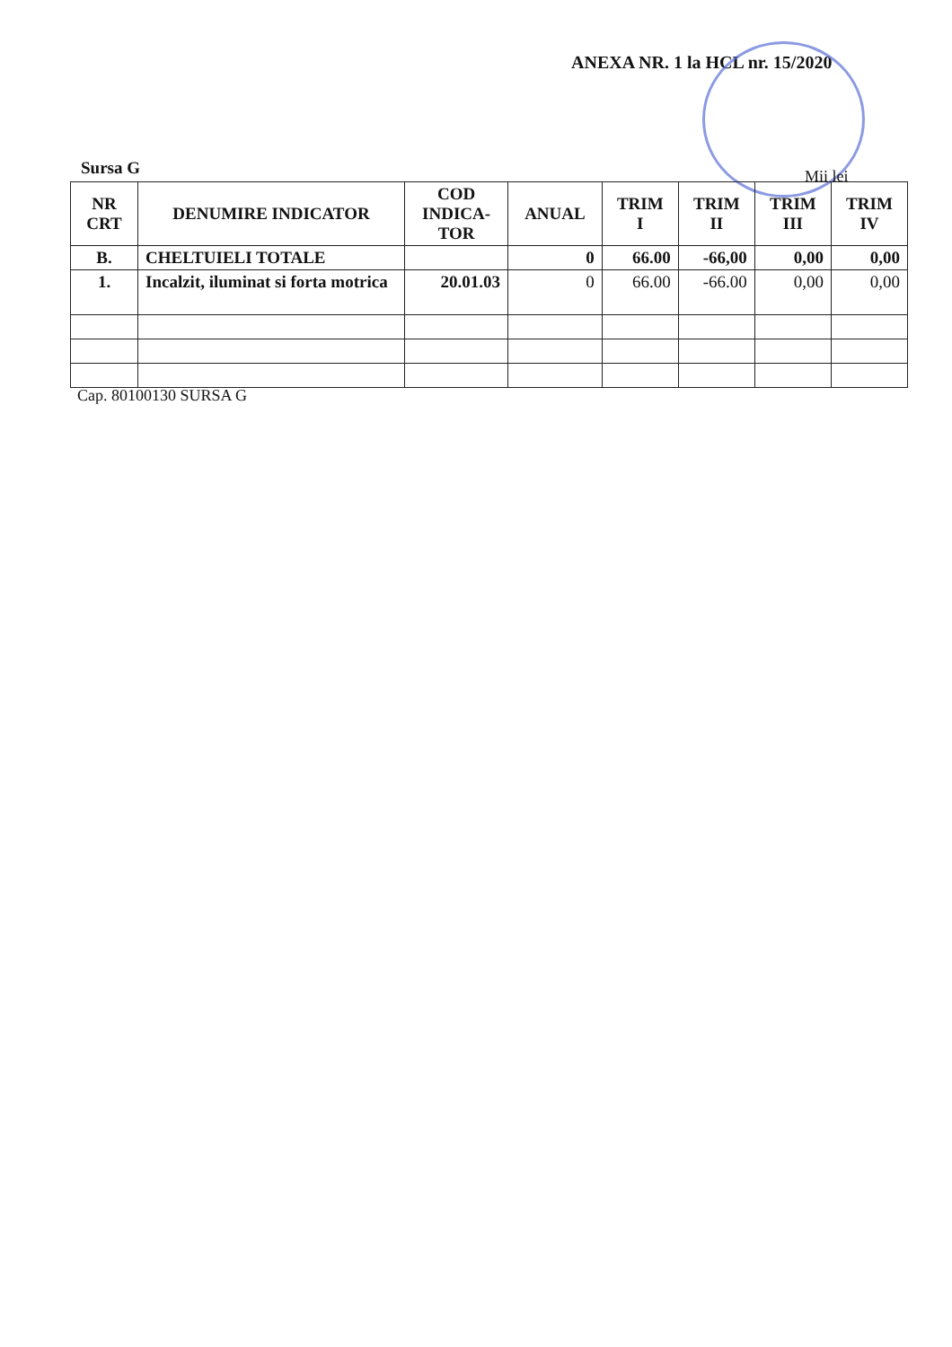ANEXA NR. 1 la HCL nr. 15/2020
Sursa G Mii lei
| NR CRT | DENUMIRE INDICATOR | COD INDICA- TOR | ANUAL | TRIM I | TRIM II | TRIM III | TRIM IV |
| --- | --- | --- | --- | --- | --- | --- | --- |
| B. | CHELTUIELI TOTALE | | 0 | 66.00 | -66,00 | 0,00 | 0,00 |
| 1. | Incalzit, iluminat si forta motrica | 20.01.03 | 0 | 66.00 | -66.00 | 0,00 | 0,00 |
Cap. 80100130 SURSA G